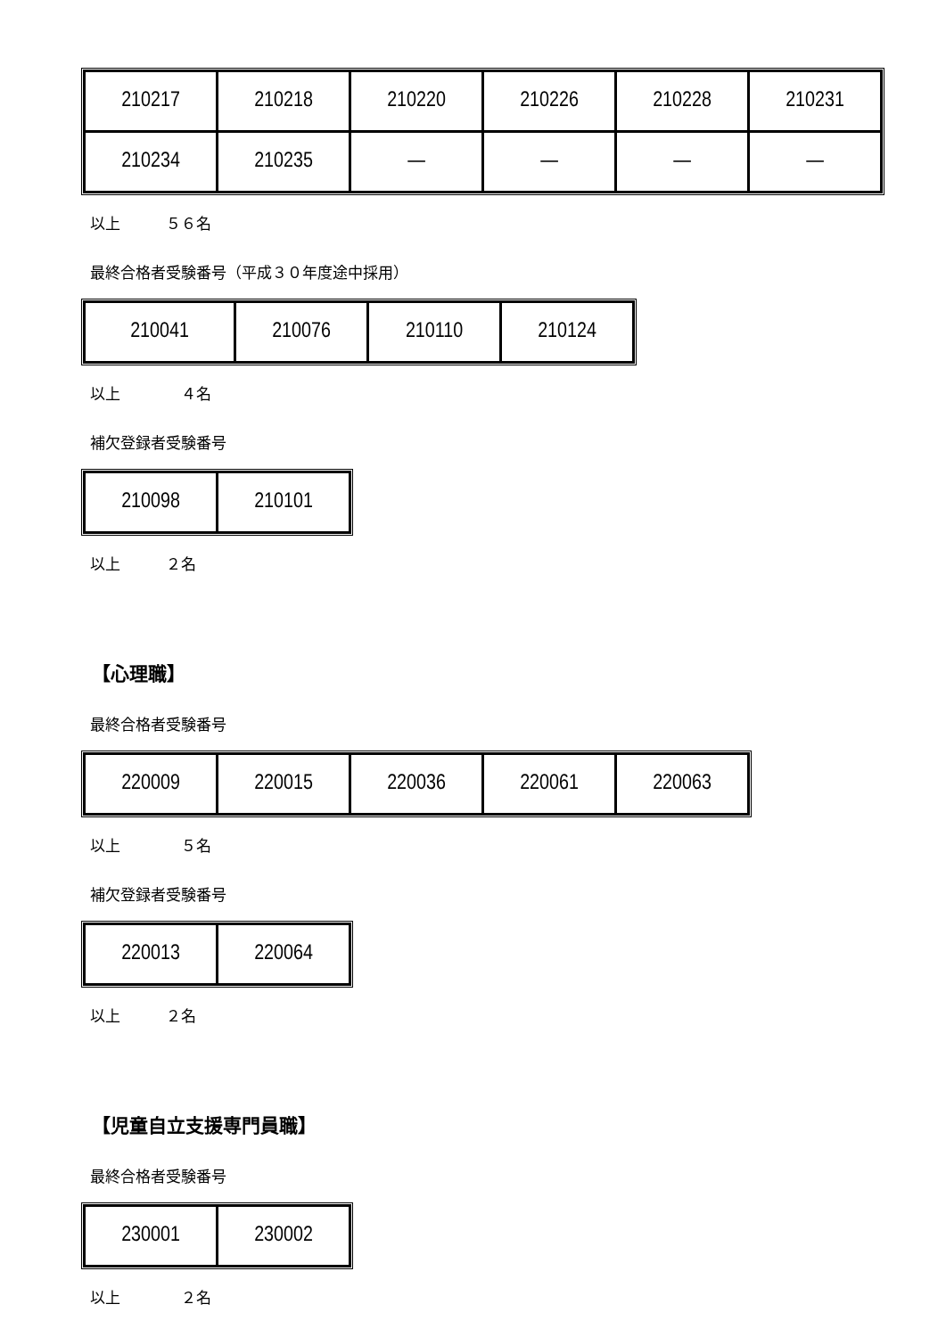| 210217 | 210218 | 210220 | 210226 | 210228 | 210231 |
| 210234 | 210235 | — | — | — | — |
以上　　　５６名
最終合格者受験番号（平成３０年度途中採用）
| 210041 | 210076 | 210110 | 210124 |
以上　　　　４名
補欠登録者受験番号
| 210098 | 210101 |
以上　　　２名
【心理職】
最終合格者受験番号
| 220009 | 220015 | 220036 | 220061 | 220063 |
以上　　　　５名
補欠登録者受験番号
| 220013 | 220064 |
以上　　　２名
【児童自立支援専門員職】
最終合格者受験番号
| 230001 | 230002 |
以上　　　　２名